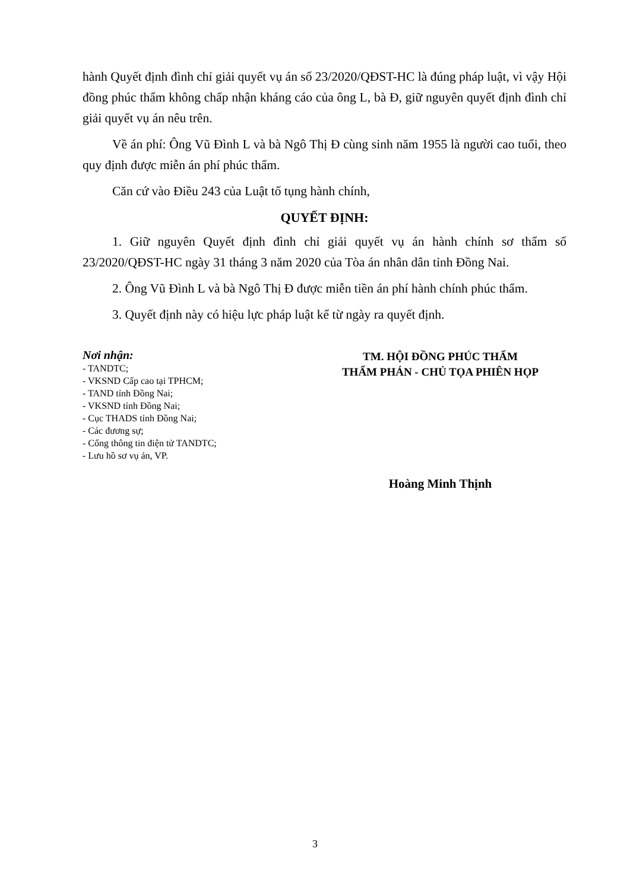hành Quyết định đình chỉ giải quyết vụ án số 23/2020/QĐST-HC là đúng pháp luật, vì vậy Hội đồng phúc thẩm không chấp nhận kháng cáo của ông L, bà Đ, giữ nguyên quyết định đình chỉ giải quyết vụ án nêu trên.
Về án phí: Ông Vũ Đình L và bà Ngô Thị Đ cùng sinh năm 1955 là người cao tuổi, theo quy định được miễn án phí phúc thẩm.
Căn cứ vào Điều 243 của Luật tố tụng hành chính,
QUYẾT ĐỊNH:
1. Giữ nguyên Quyết định đình chỉ giải quyết vụ án hành chính sơ thẩm số 23/2020/QĐST-HC ngày 31 tháng 3 năm 2020 của Tòa án nhân dân tỉnh Đồng Nai.
2. Ông Vũ Đình L và bà Ngô Thị Đ được miễn tiền án phí hành chính phúc thẩm.
3. Quyết định này có hiệu lực pháp luật kể từ ngày ra quyết định.
Nơi nhận:
- TANDTC;
- VKSND Cấp cao tại TPHCM;
- TAND tỉnh Đồng Nai;
- VKSND tỉnh Đồng Nai;
- Cục THADS tỉnh Đồng Nai;
- Các đương sự;
- Cổng thông tin điện tử TANDTC;
- Lưu hồ sơ vụ án, VP.
TM. HỘI ĐỒNG PHÚC THẨM
THẨM PHÁN - CHỦ TỌA PHIÊN HỌP
Hoàng Minh Thịnh
3